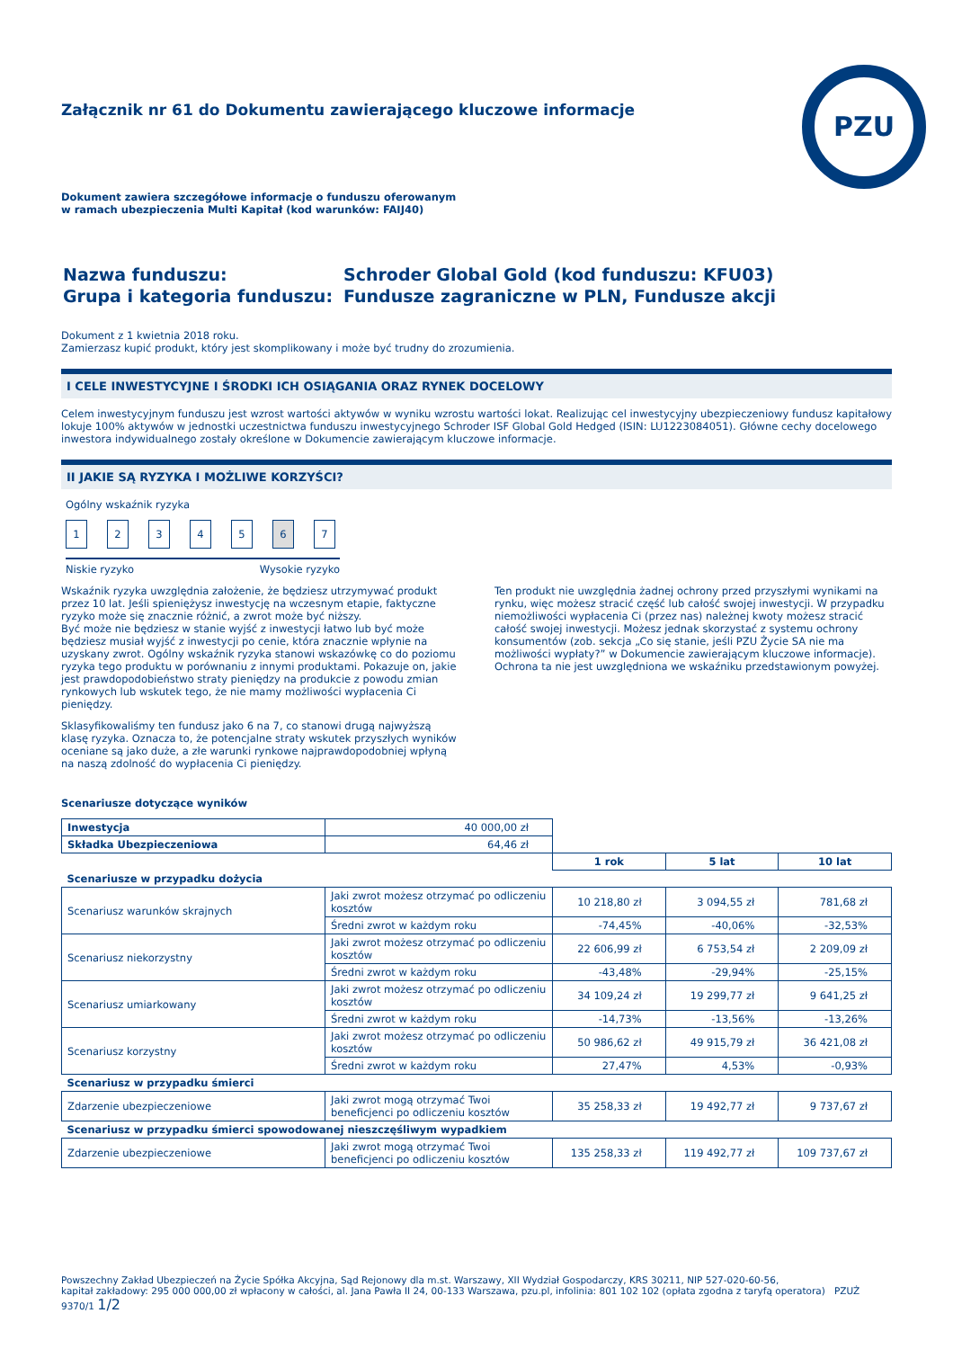PZU
Załącznik nr 61 do Dokumentu zawierającego kluczowe informacje
Dokument zawiera szczegółowe informacje o funduszu oferowanym
w ramach ubezpieczenia Multi Kapitał (kod warunków: FAIJ40)
| Nazwa funduszu: | Schroder Global Gold (kod funduszu: KFU03) |
| Grupa i kategoria funduszu: | Fundusze zagraniczne w PLN, Fundusze akcji |
Dokument z 1 kwietnia 2018 roku.
Zamierzasz kupić produkt, który jest skomplikowany i może być trudny do zrozumienia.
I CELE INWESTYCYJNE I ŚRODKI ICH OSIĄGANIA ORAZ RYNEK DOCELOWY
Celem inwestycyjnym funduszu jest wzrost wartości aktywów w wyniku wzrostu wartości lokat. Realizując cel inwestycyjny ubezpieczeniowy fundusz kapitałowy lokuje 100% aktywów w jednostki uczestnictwa funduszu inwestycyjnego Schroder ISF Global Gold Hedged (ISIN: LU1223084051). Główne cechy docelowego inwestora indywidualnego zostały określone w Dokumencie zawierającym kluczowe informacje.
II JAKIE SĄ RYZYKA I MOŻLIWE KORZYŚCI?
Ogólny wskaźnik ryzyka
1234567
Niskie ryzyko Wysokie ryzyko
Wskaźnik ryzyka uwzględnia założenie, że będziesz utrzymywać produkt przez 10 lat. Jeśli spieniężysz inwestycję na wczesnym etapie, faktyczne ryzyko może się znacznie różnić, a zwrot może być niższy.
Być może nie będziesz w stanie wyjść z inwestycji łatwo lub być może będziesz musiał wyjść z inwestycji po cenie, która znacznie wpłynie na uzyskany zwrot. Ogólny wskaźnik ryzyka stanowi wskazówkę co do poziomu ryzyka tego produktu w porównaniu z innymi produktami. Pokazuje on, jakie jest prawdopodobieństwo straty pieniędzy na produkcie z powodu zmian rynkowych lub wskutek tego, że nie mamy możliwości wypłacenia Ci pieniędzy.
Sklasyfikowaliśmy ten fundusz jako 6 na 7, co stanowi drugą najwyższą klasę ryzyka. Oznacza to, że potencjalne straty wskutek przyszłych wyników oceniane są jako duże, a złe warunki rynkowe najprawdopodobniej wpłyną na naszą zdolność do wypłacenia Ci pieniędzy.
Ten produkt nie uwzględnia żadnej ochrony przed przyszłymi wynikami na rynku, więc możesz stracić część lub całość swojej inwestycji. W przypadku niemożliwości wypłacenia Ci (przez nas) należnej kwoty możesz stracić całość swojej inwestycji. Możesz jednak skorzystać z systemu ochrony konsumentów (zob. sekcja „Co się stanie, jeśli PZU Życie SA nie ma możliwości wypłaty?” w Dokumencie zawierającym kluczowe informacje). Ochrona ta nie jest uwzględniona we wskaźniku przedstawionym powyżej.
Scenariusze dotyczące wyników
| Inwestycja | 40 000,00 zł | | | |
| Składka Ubezpieczeniowa | 64,46 zł | | | |
| | | 1 rok | 5 lat | 10 lat |
| Scenariusze w przypadku dożycia | | | | |
| Scenariusz warunków skrajnych | Jaki zwrot możesz otrzymać po odliczeniu kosztów | 10 218,80 zł | 3 094,55 zł | 781,68 zł |
| | Średni zwrot w każdym roku | -74,45% | -40,06% | -32,53% |
| Scenariusz niekorzystny | Jaki zwrot możesz otrzymać po odliczeniu kosztów | 22 606,99 zł | 6 753,54 zł | 2 209,09 zł |
| | Średni zwrot w każdym roku | -43,48% | -29,94% | -25,15% |
| Scenariusz umiarkowany | Jaki zwrot możesz otrzymać po odliczeniu kosztów | 34 109,24 zł | 19 299,77 zł | 9 641,25 zł |
| | Średni zwrot w każdym roku | -14,73% | -13,56% | -13,26% |
| Scenariusz korzystny | Jaki zwrot możesz otrzymać po odliczeniu kosztów | 50 986,62 zł | 49 915,79 zł | 36 421,08 zł |
| | Średni zwrot w każdym roku | 27,47% | 4,53% | -0,93% |
| Scenariusz w przypadku śmierci | | | | |
| Zdarzenie ubezpieczeniowe | Jaki zwrot mogą otrzymać Twoi beneficjenci po odliczeniu kosztów | 35 258,33 zł | 19 492,77 zł | 9 737,67 zł |
| Scenariusz w przypadku śmierci spowodowanej nieszczęśliwym wypadkiem | | | | |
| Zdarzenie ubezpieczeniowe | Jaki zwrot mogą otrzymać Twoi beneficjenci po odliczeniu kosztów | 135 258,33 zł | 119 492,77 zł | 109 737,67 zł |
Powszechny Zakład Ubezpieczeń na Życie Spółka Akcyjna, Sąd Rejonowy dla m.st. Warszawy, XII Wydział Gospodarczy, KRS 30211, NIP 527-020-60-56,
kapitał zakładowy: 295 000 000,00 zł wpłacony w całości, al. Jana Pawła II 24, 00-133 Warszawa, pzu.pl, infolinia: 801 102 102 (opłata zgodna z taryfą operatora) PZUŻ 9370/1 1/2